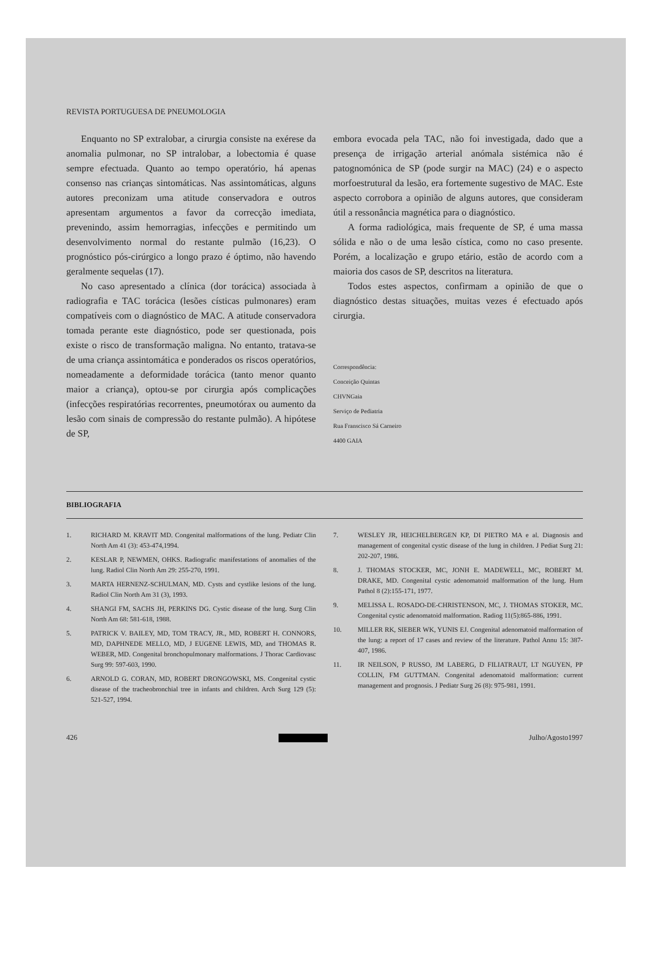REVISTA PORTUGUESA DE PNEUMOLOGIA
Enquanto no SP extralobar, a cirurgia consiste na exérese da anomalia pulmonar, no SP intralobar, a lobectomia é quase sempre efectuada. Quanto ao tempo operatório, há apenas consenso nas crianças sintomáticas. Nas assintomáticas, alguns autores preconizam uma atitude conservadora e outros apresentam argumentos a favor da correcção imediata, prevenindo, assim hemorragias, infecções e permitindo um desenvolvimento normal do restante pulmão (16,23). O prognóstico pós-cirúrgico a longo prazo é óptimo, não havendo geralmente sequelas (17).
No caso apresentado a clínica (dor torácica) associada à radiografia e TAC torácica (lesões císticas pulmonares) eram compatíveis com o diagnóstico de MAC. A atitude conservadora tomada perante este diagnóstico, pode ser questionada, pois existe o risco de transformação maligna. No entanto, tratava-se de uma criança assintomática e ponderados os riscos operatórios, nomeadamente a deformidade torácica (tanto menor quanto maior a criança), optou-se por cirurgia após complicações (infecções respiratórias recorrentes, pneumotórax ou aumento da lesão com sinais de compressão do restante pulmão). A hipótese de SP,
embora evocada pela TAC, não foi investigada, dado que a presença de irrigação arterial anómala sistémica não é patognomónica de SP (pode surgir na MAC) (24) e o aspecto morfoestrutural da lesão, era fortemente sugestivo de MAC. Este aspecto corrobora a opinião de alguns autores, que consideram útil a ressonância magnética para o diagnóstico.
A forma radiológica, mais frequente de SP, é uma massa sólida e não o de uma lesão cística, como no caso presente. Porém, a localização e grupo etário, estão de acordo com a maioria dos casos de SP, descritos na literatura.
Todos estes aspectos, confirmam a opinião de que o diagnóstico destas situações, muitas vezes é efectuado após cirurgia.
Correspondência:
Conceição Quintas
CHVNGaia
Serviço de Pediatria
Rua Franscisco Sá Carneiro
4400 GAIA
BIBLIOGRAFIA
1. RICHARD M. KRAVIT MD. Congenital malformations of the lung. Pediatr Clin North Am 41 (3): 453-474,1994.
2. KESLAR P, NEWMEN, OHKS. Radiografic manifestations of anomalies of the lung. Radiol Clin North Am 29: 255-270, 1991.
3. MARTA HERNENZ-SCHULMAN, MD. Cysts and cystlike lesions of the lung. Radiol Clin North Am 31 (3), 1993.
4. SHANGI FM, SACHS JH, PERKINS DG. Cystic disease of the lung. Surg Clin North Am 68: 581-618, 1988.
5. PATRICK V. BAILEY, MD, TOM TRACY, JR., MD, ROBERT H. CONNORS, MD, DAPHNEDE MELLO, MD, J EUGENE LEWIS, MD, and THOMAS R. WEBER, MD. Congenital bronchopulmonary malformations. J Thorac Cardiovasc Surg 99: 597-603, 1990.
6. ARNOLD G. CORAN, MD, ROBERT DRONGOWSKI, MS. Congenital cystic disease of the tracheobronchial tree in infants and children. Arch Surg 129 (5): 521-527, 1994.
7. WESLEY JR, HEICHELBERGEN KP, DI PIETRO MA e al. Diagnosis and management of congenital cystic disease of the lung in children. J Pediat Surg 21: 202-207, 1986.
8. J. THOMAS STOCKER, MC, JONH E. MADEWELL, MC, ROBERT M. DRAKE, MD. Congenital cystic adenomatoid malformation of the lung. Hum Pathol 8 (2):155-171, 1977.
9. MELISSA L. ROSADO-DE-CHRISTENSON, MC, J. THOMAS STOKER, MC. Congenital cystic adenomatoid malformation. Radiog 11(5):865-886, 1991.
10. MILLER RK, SIEBER WK, YUNIS EJ. Congenital adenomatoid malformation of the lung: a report of 17 cases and review of the literature. Pathol Annu 15: 387-407, 1986.
11. IR NEILSON, P RUSSO, JM LABERG, D FILIATRAUT, LT NGUYEN, PP COLLIN, FM GUTTMAN. Congenital adenomatoid malformation: current management and prognosis. J Pediatr Surg 26 (8): 975-981, 1991.
426 Julho/Agosto1997